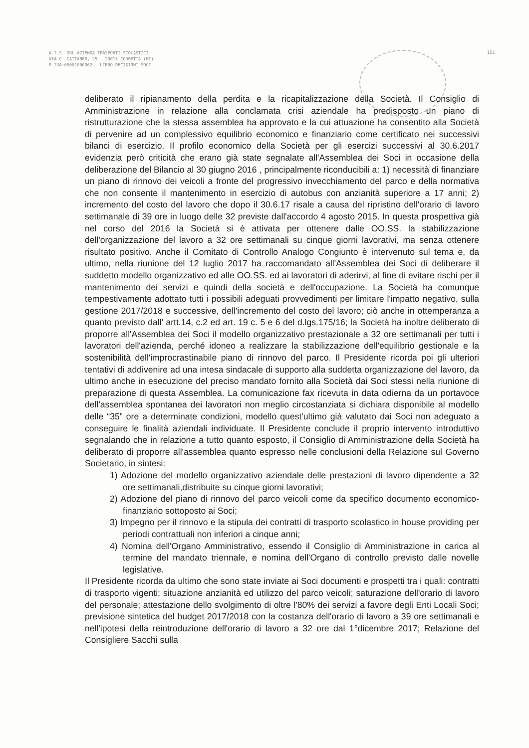A.T.S. SRL AZIENDA TRASPORTI SCOLASTICI
VIA C. CATTANEO, 25 - 20011 CORBETTA (MI)
P.IVA:05081800962 - LIBRO DECISIONI SOCI
151
deliberato il ripianamento della perdita e la ricapitalizzazione della Società. Il Consiglio di Amministrazione in relazione alla conclamata crisi aziendale ha predisposto un piano di ristrutturazione che la stessa assemblea ha approvato e la cui attuazione ha consentito alla Società di pervenire ad un complessivo equilibrio economico e finanziario come certificato nei successivi bilanci di esercizio. Il profilo economico della Società per gli esercizi successivi al 30.6.2017 evidenzia però criticità che erano già state segnalate all'Assemblea dei Soci in occasione della deliberazione del Bilancio al 30 giugno 2016 , principalmente riconducibili a: 1) necessità di finanziare un piano di rinnovo dei veicoli a fronte del progressivo invecchiamento del parco e della normativa che non consente il mantenimento in esercizio di autobus con anzianità superiore a 17 anni; 2) incremento del costo del lavoro che dopo il 30.6.17 risale a causa del ripristino dell'orario di lavoro settimanale di 39 ore in luogo delle 32 previste dall'accordo 4 agosto 2015. In questa prospettiva già nel corso del 2016 la Società si è attivata per ottenere dalle OO.SS. la stabilizzazione dell'organizzazione del lavoro a 32 ore settimanali su cinque giorni lavorativi, ma senza ottenere risultato positivo. Anche il Comitato di Controllo Analogo Congiunto è intervenuto sul tema e, da ultimo, nella riunione del 12 luglio 2017 ha raccomandato all'Assemblea dei Soci di deliberare il suddetto modello organizzativo ed alle OO.SS. ed ai lavoratori di aderirvi, al fine di evitare rischi per il mantenimento dei servizi e quindi della società e dell'occupazione. La Società ha comunque tempestivamente adottato tutti i possibili adeguati provvedimenti per limitare l'impatto negativo, sulla gestione 2017/2018 e successive, dell'incremento del costo del lavoro; ciò anche in ottemperanza a quanto previsto dall' artt.14, c.2 ed art. 19 c. 5 e 6 del d.lgs.175/16; la Società ha inoltre deliberato di proporre all'Assemblea dei Soci il modello organizzativo prestazionale a 32 ore settimanali per tutti i lavoratori dell'azienda, perché idoneo a realizzare la stabilizzazione dell'equilibrio gestionale e la sostenibilità dell'improcrastinabile piano di rinnovo del parco. Il Presidente ricorda poi gli ulteriori tentativi di addivenire ad una intesa sindacale di supporto alla suddetta organizzazione del lavoro, da ultimo anche in esecuzione del preciso mandato fornito alla Società dai Soci stessi nella riunione di preparazione di questa Assemblea. La comunicazione fax ricevuta in data odierna da un portavoce dell'assemblea spontanea dei lavoratori non meglio circostanziata si dichiara disponibile al modello delle “35” ore a determinate condizioni, modello quest'ultimo già valutato dai Soci non adeguato a conseguire le finalità aziendali individuate. Il Presidente conclude il proprio intervento introduttivo segnalando che in relazione a tutto quanto esposto, il Consiglio di Amministrazione della Società ha deliberato di proporre all'assemblea quanto espresso nelle conclusioni della Relazione sul Governo Societario, in sintesi:
1) Adozione del modello organizzativo aziendale delle prestazioni di lavoro dipendente a 32 ore settimanali,distribuite su cinque giorni lavorativi;
2) Adozione del piano di rinnovo del parco veicoli come da specifico documento economico-finanziario sottoposto ai Soci;
3) Impegno per il rinnovo e la stipula dei contratti di trasporto scolastico in house providing per periodi contrattuali non inferiori a cinque anni;
4) Nomina dell'Organo Amministrativo, essendo il Consiglio di Amministrazione in carica al termine del mandato triennale, e nomina dell'Organo di controllo previsto dalle novelle legislative.
Il Presidente ricorda da ultimo che sono state inviate ai Soci documenti e prospetti tra i quali: contratti di trasporto vigenti; situazione anzianità ed utilizzo del parco veicoli; saturazione dell'orario di lavoro del personale; attestazione dello svolgimento di oltre l'80% dei servizi a favore degli Enti Locali Soci; previsione sintetica del budget 2017/2018 con la costanza dell'orario di lavoro a 39 ore settimanali e nell'ipotesi della reintroduzione dell'orario di lavoro a 32 ore dal 1°dicembre 2017; Relazione del Consigliere Sacchi sulla